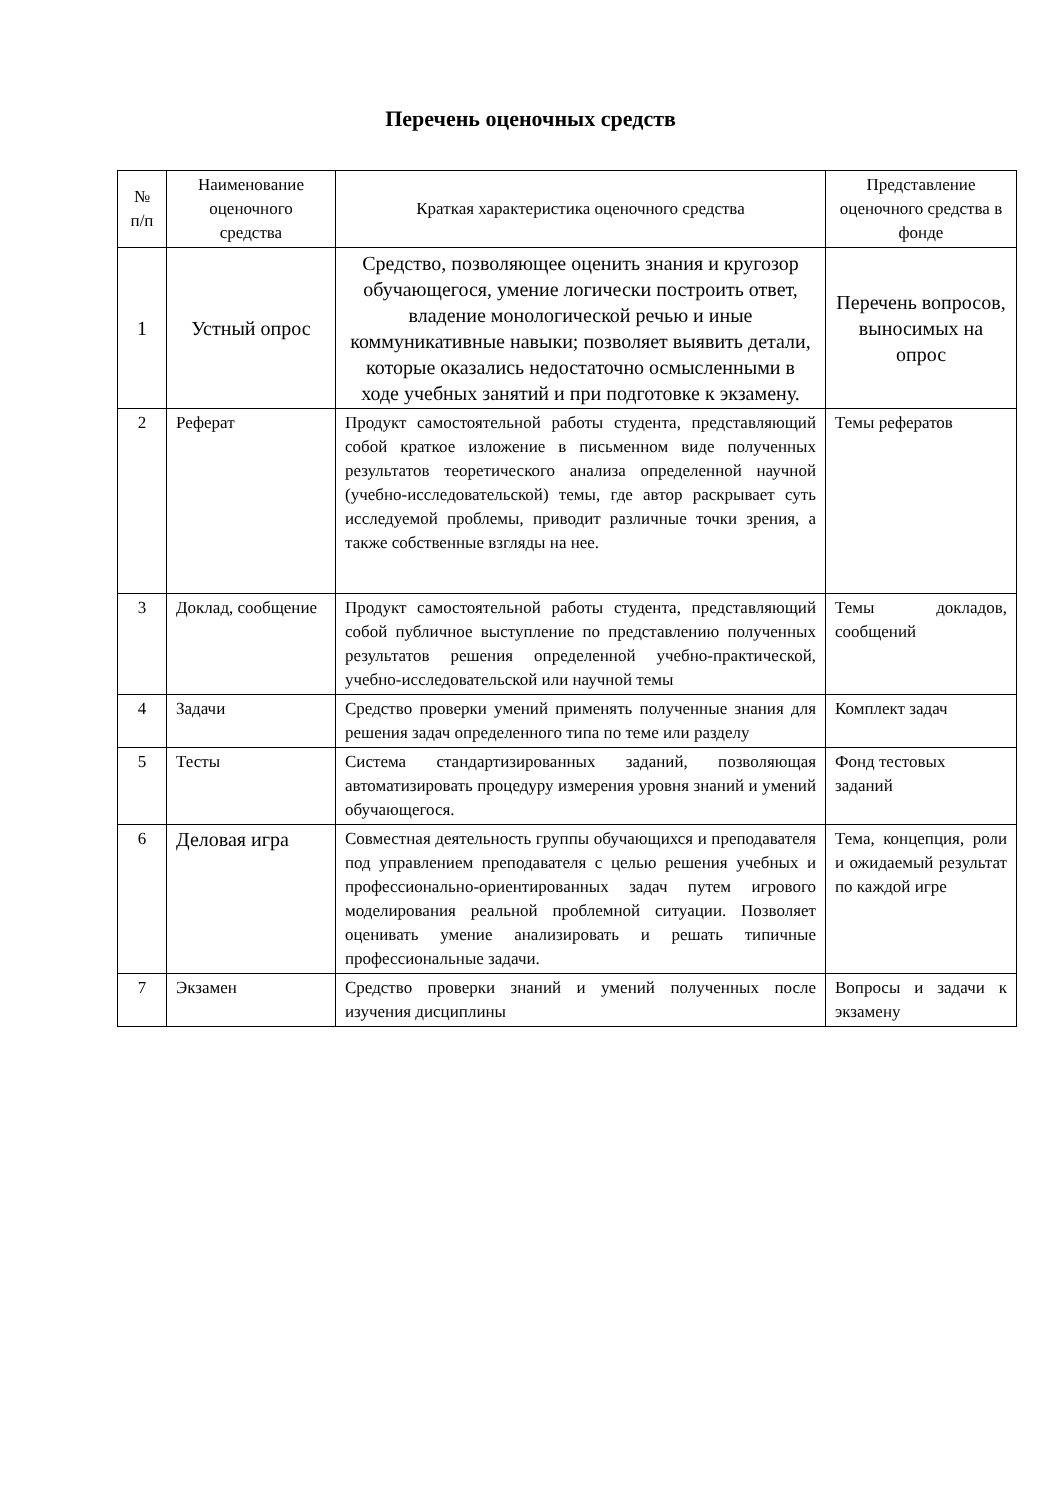Перечень оценочных средств
| № п/п | Наименование оценочного средства | Краткая характеристика оценочного средства | Представление оценочного средства в фонде |
| --- | --- | --- | --- |
| 1 | Устный опрос | Средство, позволяющее оценить знания и кругозор обучающегося, умение логически построить ответ, владение монологической речью и иные коммуникативные навыки; позволяет выявить детали, которые оказались недостаточно осмысленными в ходе учебных занятий и при подготовке к экзамену. | Перечень вопросов, выносимых на опрос |
| 2 | Реферат | Продукт самостоятельной работы студента, представляющий собой краткое изложение в письменном виде полученных результатов теоретического анализа определенной научной (учебно-исследовательской) темы, где автор раскрывает суть исследуемой проблемы, приводит различные точки зрения, а также собственные взгляды на нее. | Темы рефератов |
| 3 | Доклад, сообщение | Продукт самостоятельной работы студента, представляющий собой публичное выступление по представлению полученных результатов решения определенной учебно-практической, учебно-исследовательской или научной темы | Темы докладов, сообщений |
| 4 | Задачи | Средство проверки умений применять полученные знания для решения задач определенного типа по теме или разделу | Комплект задач |
| 5 | Тесты | Система стандартизированных заданий, позволяющая автоматизировать процедуру измерения уровня знаний и умений обучающегося. | Фонд тестовых заданий |
| 6 | Деловая игра | Совместная деятельность группы обучающихся и преподавателя под управлением преподавателя с целью решения учебных и профессионально-ориентированных задач путем игрового моделирования реальной проблемной ситуации. Позволяет оценивать умение анализировать и решать типичные профессиональные задачи. | Тема, концепция, роли и ожидаемый результат по каждой игре |
| 7 | Экзамен | Средство проверки знаний и умений полученных после изучения дисциплины | Вопросы и задачи к экзамену |